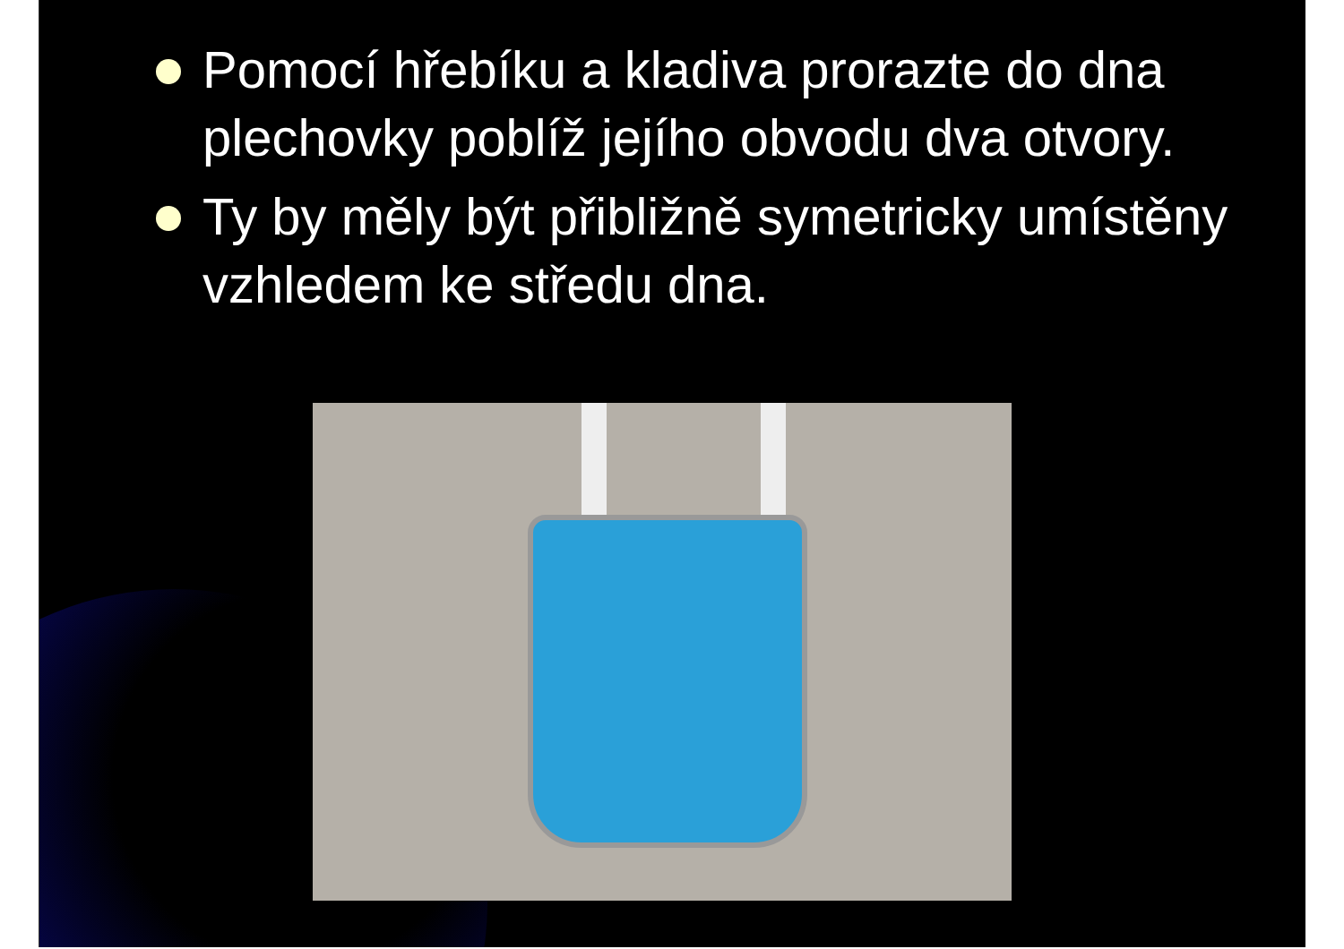Pomocí hřebíku a kladiva prorazte do dna plechovky poblíž jejího obvodu dva otvory.
Ty by měly být přibližně symetricky umístěny vzhledem ke středu dna.